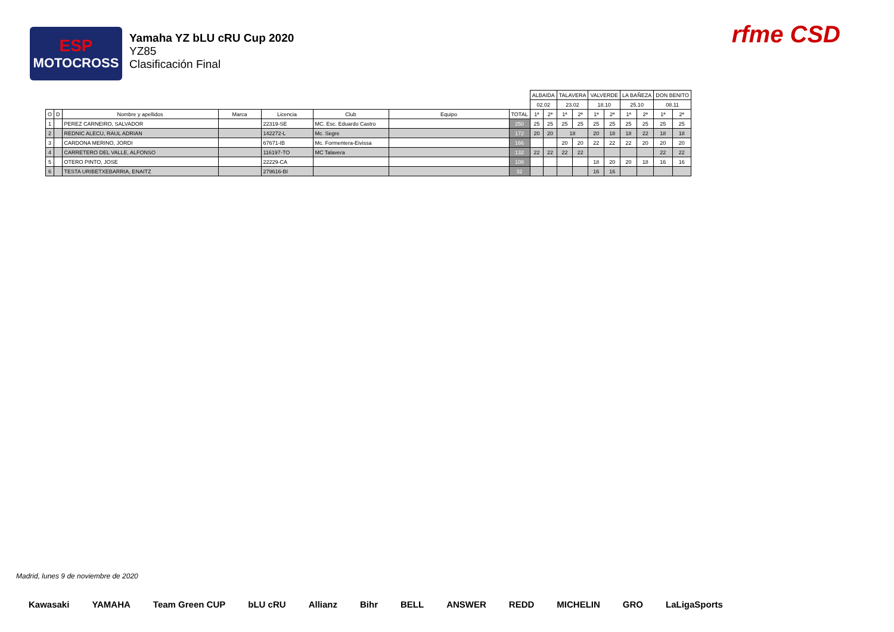ESP
MOTOCROSS
Yamaha YZ bLU cRU Cup 2020
YZ85
Clasificación Final
rfme CSD
| | | | | | | | | ALBAIDA | | TALAVERA | | VALVERDE | | LA BAÑEZA | | DON BENITO | |
| | | | | | | | | 02.02 | | 23.02 | | 18.10 | | 25.10 | | 08.11 | |
| O | D | Nombre y apellidos | Marca | Licencia | Club | Equipo | TOTAL | 1ª | 2ª | 1ª | 2ª | 1ª | 2ª | 1ª | 2ª | 1ª | 2ª |
| 1 | | PEREZ CARNEIRO, SALVADOR | | 22319-SE | MC. Esc. Eduardo Castro | | 250 | 25 | 25 | 25 | 25 | 25 | 25 | 25 | 25 | 25 | 25 |
| 2 | | REDNIC ALECU, RAUL ADRIAN | | 142272-L | Mc. Segre | | 172 | 20 | 20 | 18 | | 20 | 18 | 18 | 22 | 18 | 18 |
| 3 | | CARDONA MERINO, JORDI | | 67671-IB | Mc. Formentera-Eivissa | | 166 | | | 20 | 20 | 22 | 22 | 22 | 20 | 20 | 20 |
| 4 | | CARRETERO DEL VALLE, ALFONSO | | 116197-TO | MC Talavera | | 132 | 22 | 22 | 22 | 22 | | | | | 22 | 22 |
| 5 | | OTERO PINTO, JOSE | | 22229-CA | | | 108 | | | | | 18 | 20 | 20 | 18 | 16 | 16 |
| 6 | | TESTA URIBETXEBARRIA, ENAITZ | | 279616-BI | | | 32 | | | | | 16 | 16 | | | | |
Madrid, lunes 9 de noviembre de 2020
Kawasaki YAMAHA Team Green CUP bLU cRU Allianz Bihr BELL ANSWER REDD MICHELIN GRO LaLigaSports